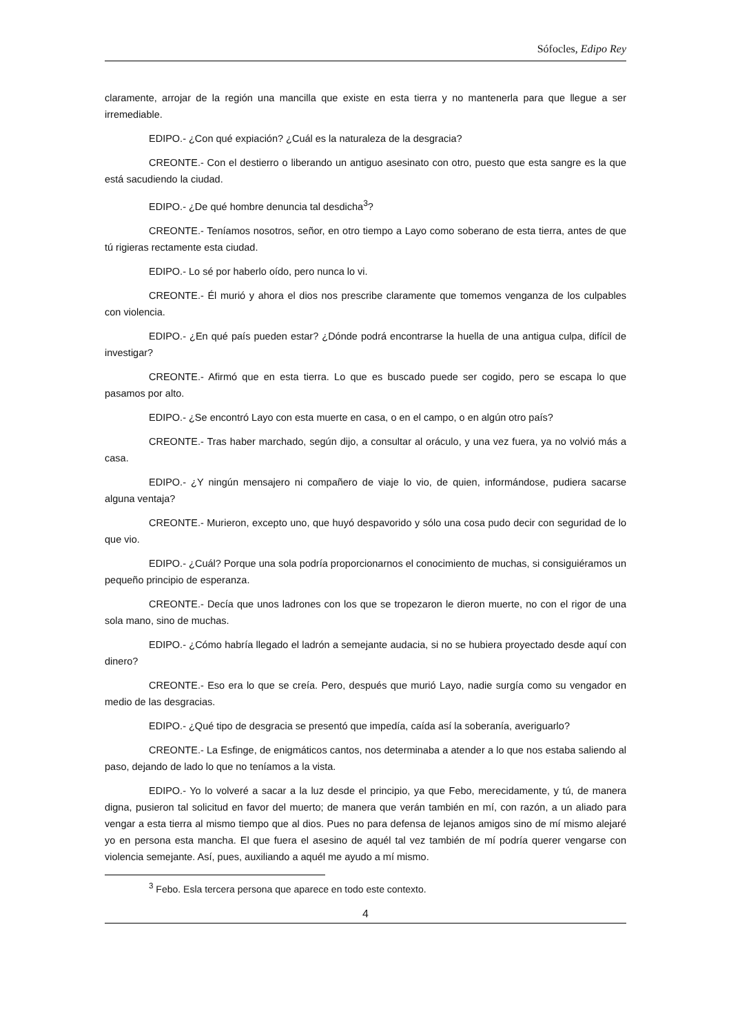Sófocles, Edipo Rey
claramente, arrojar de la región una mancilla que existe en esta tierra y no mantenerla para que llegue a ser irremediable.
EDIPO.- ¿Con qué expiación? ¿Cuál es la naturaleza de la desgracia?
CREONTE.- Con el destierro o liberando un antiguo asesinato con otro, puesto que esta sangre es la que está sacudiendo la ciudad.
EDIPO.- ¿De qué hombre denuncia tal desdicha<sup>3</sup>?
CREONTE.- Teníamos nosotros, señor, en otro tiempo a Layo como soberano de esta tierra, antes de que tú rigieras rectamente esta ciudad.
EDIPO.- Lo sé por haberlo oído, pero nunca lo vi.
CREONTE.- Él murió y ahora el dios nos prescribe claramente que tomemos venganza de los culpables con violencia.
EDIPO.- ¿En qué país pueden estar? ¿Dónde podrá encontrarse la huella de una antigua culpa, difícil de investigar?
CREONTE.- Afirmó que en esta tierra. Lo que es buscado puede ser cogido, pero se escapa lo que pasamos por alto.
EDIPO.- ¿Se encontró Layo con esta muerte en casa, o en el campo, o en algún otro país?
CREONTE.- Tras haber marchado, según dijo, a consultar al oráculo, y una vez fuera, ya no volvió más a casa.
EDIPO.- ¿Y ningún mensajero ni compañero de viaje lo vio, de quien, informándose, pudiera sacarse alguna ventaja?
CREONTE.- Murieron, excepto uno, que huyó despavorido y sólo una cosa pudo decir con seguridad de lo que vio.
EDIPO.- ¿Cuál? Porque una sola podría proporcionarnos el conocimiento de muchas, si consiguiéramos un pequeño principio de esperanza.
CREONTE.- Decía que unos ladrones con los que se tropezaron le dieron muerte, no con el rigor de una sola mano, sino de muchas.
EDIPO.- ¿Cómo habría llegado el ladrón a semejante audacia, si no se hubiera proyectado desde aquí con dinero?
CREONTE.- Eso era lo que se creía. Pero, después que murió Layo, nadie surgía como su vengador en medio de las desgracias.
EDIPO.- ¿Qué tipo de desgracia se presentó que impedía, caída así la soberanía, averiguarlo?
CREONTE.- La Esfinge, de enigmáticos cantos, nos determinaba a atender a lo que nos estaba saliendo al paso, dejando de lado lo que no teníamos a la vista.
EDIPO.- Yo lo volveré a sacar a la luz desde el principio, ya que Febo, merecidamente, y tú, de manera digna, pusieron tal solicitud en favor del muerto; de manera que verán también en mí, con razón, a un aliado para vengar a esta tierra al mismo tiempo que al dios. Pues no para defensa de lejanos amigos sino de mí mismo alejaré yo en persona esta mancha. El que fuera el asesino de aquél tal vez también de mí podría querer vengarse con violencia semejante. Así, pues, auxiliando a aquél me ayudo a mí mismo.
<sup>3</sup> Febo. Esla tercera persona que aparece en todo este contexto.
4